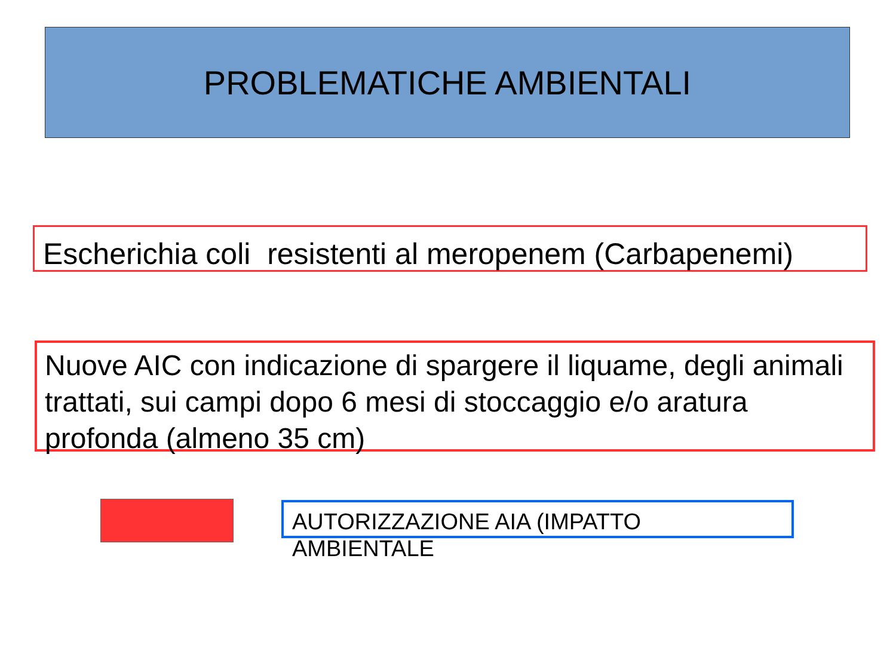PROBLEMATICHE AMBIENTALI
Escherichia coli resistenti al meropenem (Carbapenemi)
Nuove AIC con indicazione di spargere il liquame, degli animali trattati, sui campi dopo 6 mesi di stoccaggio e/o aratura profonda (almeno 35 cm)
AUTORIZZAZIONE AIA (IMPATTO AMBIENTALE